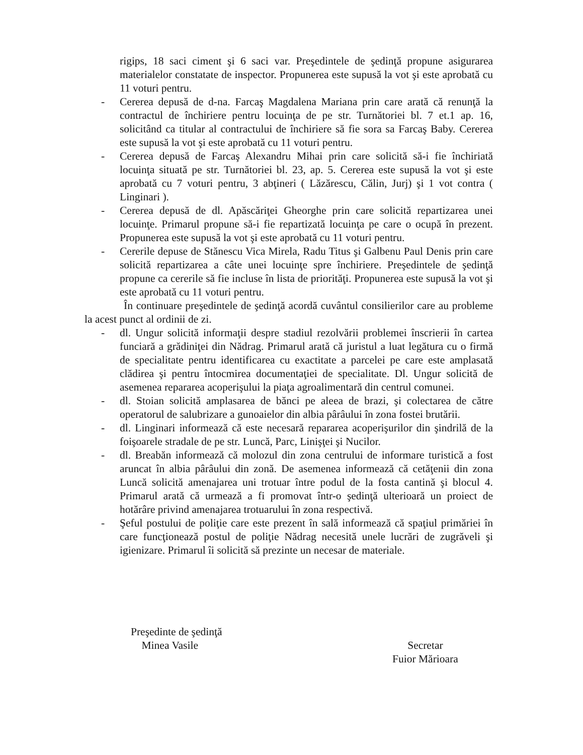rigips, 18 saci ciment şi 6 saci var. Preşedintele de şedinţă propune asigurarea materialelor constatate de inspector. Propunerea este supusă la vot şi este aprobată cu 11 voturi pentru.
- Cererea depusă de d-na. Farcaş Magdalena Mariana prin care arată că renunţă la contractul de închiriere pentru locuinţa de pe str. Turnătoriei bl. 7 et.1 ap. 16, solicitând ca titular al contractului de închiriere să fie sora sa Farcaş Baby. Cererea este supusă la vot şi este aprobată cu 11 voturi pentru.
- Cererea depusă de Farcaş Alexandru Mihai prin care solicită să-i fie închiriată locuinţa situată pe str. Turnătoriei bl. 23, ap. 5. Cererea este supusă la vot şi este aprobată cu 7 voturi pentru, 3 abţineri ( Lăzărescu, Călin, Jurj) şi 1 vot contra ( Linginari ).
- Cererea depusă de dl. Apăscăriţei Gheorghe prin care solicită repartizarea unei locuinţe. Primarul propune să-i fie repartizată locuinţa pe care o ocupă în prezent. Propunerea este supusă la vot şi este aprobată cu 11 voturi pentru.
- Cererile depuse de Stănescu Vica Mirela, Radu Titus şi Galbenu Paul Denis prin care solicită repartizarea a câte unei locuinţe spre închiriere. Preşedintele de şedinţă propune ca cererile să fie incluse în lista de priorităţi. Propunerea este supusă la vot şi este aprobată cu 11 voturi pentru.
În continuare preşedintele de şedinţă acordă cuvântul consilierilor care au probleme la acest punct al ordinii de zi.
- dl. Ungur solicită informaţii despre stadiul rezolvării problemei înscrierii în cartea funciară a grădiniţei din Nădrag. Primarul arată că juristul a luat legătura cu o firmă de specialitate pentru identificarea cu exactitate a parcelei pe care este amplasată clădirea şi pentru întocmirea documentaţiei de specialitate. Dl. Ungur solicită de asemenea repararea acoperişului la piaţa agroalimentară din centrul comunei.
- dl. Stoian solicită amplasarea de bănci pe aleea de brazi, şi colectarea de către operatorul de salubrizare a gunoaielor din albia pârâului în zona fostei brutării.
- dl. Linginari informează că este necesară repararea acoperişurilor din şindrilă de la foişoarele stradale de pe str. Luncă, Parc, Linişţei şi Nucilor.
- dl. Breabăn informează că molozul din zona centrului de informare turistică a fost aruncat în albia pârâului din zonă. De asemenea informează că cetăţenii din zona Luncă solicită amenajarea uni trotuar între podul de la fosta cantină şi blocul 4. Primarul arată că urmează a fi promovat într-o şedinţă ulterioară un proiect de hotărâre privind amenajarea trotuarului în zona respectivă.
- Şeful postului de poliţie care este prezent în sală informează că spaţiul primăriei în care funcţionează postul de poliţie Nădrag necesită unele lucrări de zugrăveli şi igienizare. Primarul îi solicită să prezinte un necesar de materiale.
Preşedinte de şedinţă
Minea Vasile
Secretar
Fuior Mărioara